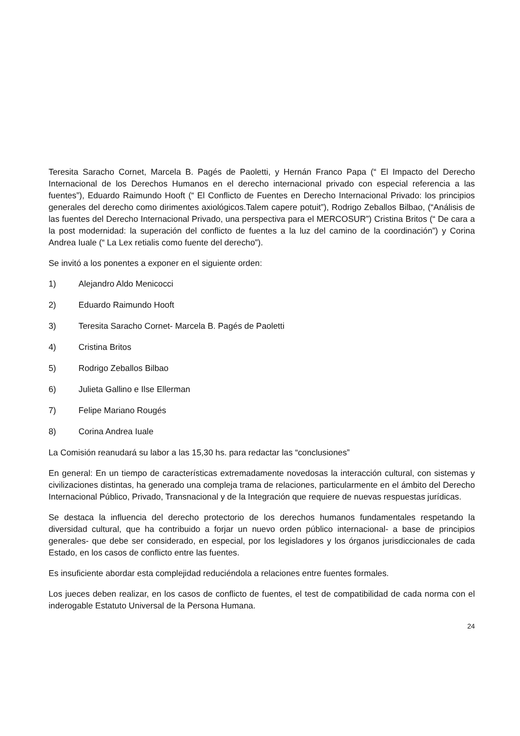Teresita Saracho Cornet, Marcela B. Pagés de Paoletti, y Hernán Franco Papa (“ El Impacto del Derecho Internacional de los Derechos Humanos en el derecho internacional privado con especial referencia a las fuentes”), Eduardo Raimundo Hooft (“ El Conflicto de Fuentes en Derecho Internacional Privado: los principios generales del derecho como dirimentes axiológicos.Talem capere potuit”), Rodrigo Zeballos Bilbao, (“Análisis de las fuentes del Derecho Internacional Privado, una perspectiva para el MERCOSUR”) Cristina Britos (“ De cara a la post modernidad: la superación del conflicto de fuentes a la luz del camino de la coordinación”) y Corina Andrea Iuale (“ La Lex retialis como fuente del derecho”).
Se invitó a los ponentes a exponer en el siguiente orden:
1) Alejandro Aldo Menicocci
2) Eduardo Raimundo Hooft
3) Teresita Saracho Cornet- Marcela B. Pagés de Paoletti
4) Cristina Britos
5) Rodrigo Zeballos Bilbao
6) Julieta Gallino e Ilse Ellerman
7) Felipe Mariano Rougés
8) Corina Andrea Iuale
La Comisión reanudará su labor a las 15,30 hs. para redactar las “conclusiones”
En general: En un tiempo de características extremadamente novedosas la interacción cultural, con sistemas y civilizaciones distintas, ha generado una compleja trama de relaciones, particularmente en el ámbito del Derecho Internacional Público, Privado, Transnacional y de la Integración que requiere de nuevas respuestas jurídicas.
Se destaca la influencia del derecho protectorio de los derechos humanos fundamentales respetando la diversidad cultural, que ha contribuido a forjar un nuevo orden público internacional- a base de principios generales- que debe ser considerado, en especial, por los legisladores y los órganos jurisdiccionales de cada Estado, en los casos de conflicto entre las fuentes.
Es insuficiente abordar esta complejidad reduciéndola a relaciones entre fuentes formales.
Los jueces deben realizar, en los casos de conflicto de fuentes, el test de compatibilidad de cada norma con el inderogable Estatuto Universal de la Persona Humana.
24